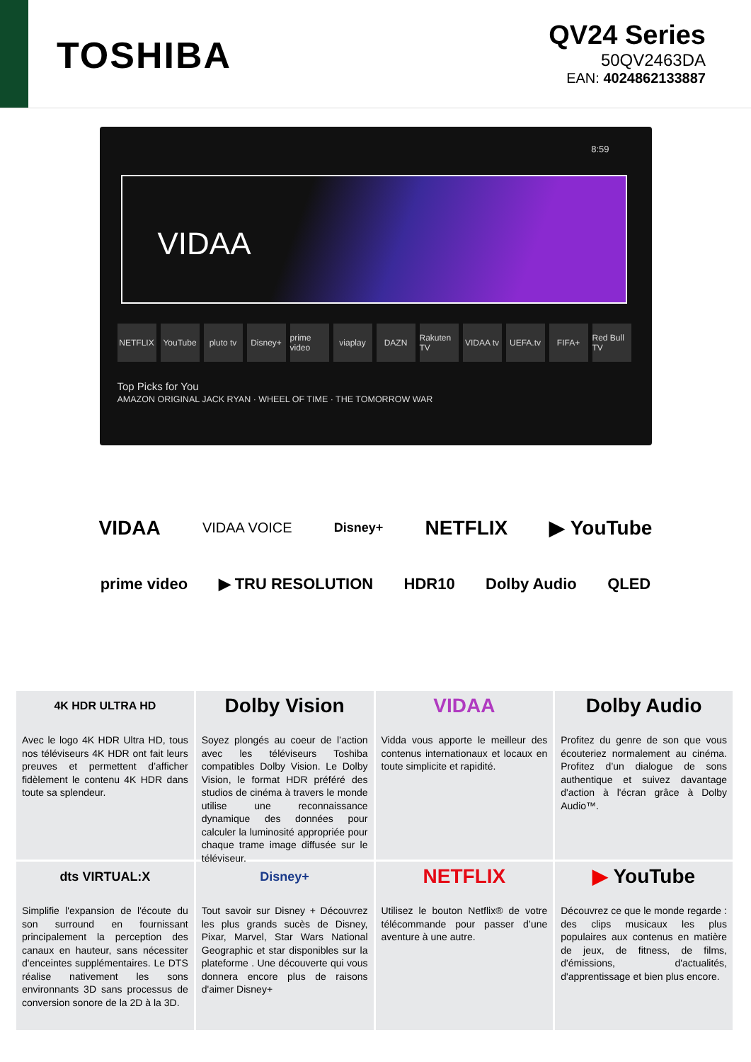TOSHIBA
QV24 Series
50QV2463DA
EAN: 4024862133887
8:59
VIDAA
NETFLIX YouTube pluto tv Disney+ prime video viaplay DAZN Rakuten TV VIDAA tv UEFA.tv FIFA+ Red Bull TV
Top Picks for You
AMAZON ORIGINAL JACK RYAN · WHEEL OF TIME · THE TOMORROW WAR
VIDAA VIDAA VOICE Disney+ NETFLIX ▶ YouTube
prime video ▶ TRU RESOLUTION HDR10 Dolby Audio QLED
4K HDR ULTRA HD
Avec le logo 4K HDR Ultra HD, tous nos téléviseurs 4K HDR ont fait leurs preuves et permettent d’afficher fidèlement le contenu 4K HDR dans toute sa splendeur.
Dolby Vision
Soyez plongés au coeur de l’action avec les téléviseurs Toshiba compatibles Dolby Vision. Le Dolby Vision, le format HDR préféré des studios de cinéma à travers le monde utilise une reconnaissance dynamique des données pour calculer la luminosité appropriée pour chaque trame image diffusée sur le téléviseur.
VIDAA
Vidda vous apporte le meilleur des contenus internationaux et locaux en toute simplicite et rapidité.
Dolby Audio
Profitez du genre de son que vous écouteriez normalement au cinéma. Profitez d’un dialogue de sons authentique et suivez davantage d'action à l'écran grâce à Dolby Audio™.
dts VIRTUAL:X
Simplifie l'expansion de l'écoute du son surround en fournissant principalement la perception des canaux en hauteur, sans nécessiter d'enceintes supplémentaires. Le DTS réalise nativement les sons environnants 3D sans processus de conversion sonore de la 2D à la 3D.
Disney+
Tout savoir sur Disney + Découvrez les plus grands sucès de Disney, Pixar, Marvel, Star Wars National Geographic et star disponibles sur la plateforme . Une découverte qui vous donnera encore plus de raisons d'aimer Disney+
NETFLIX
Utilisez le bouton Netflix® de votre télécommande pour passer d’une aventure à une autre.
▶ YouTube
Découvrez ce que le monde regarde : des clips musicaux les plus populaires aux contenus en matière de jeux, de fitness, de films, d'émissions, d'actualités, d'apprentissage et bien plus encore.